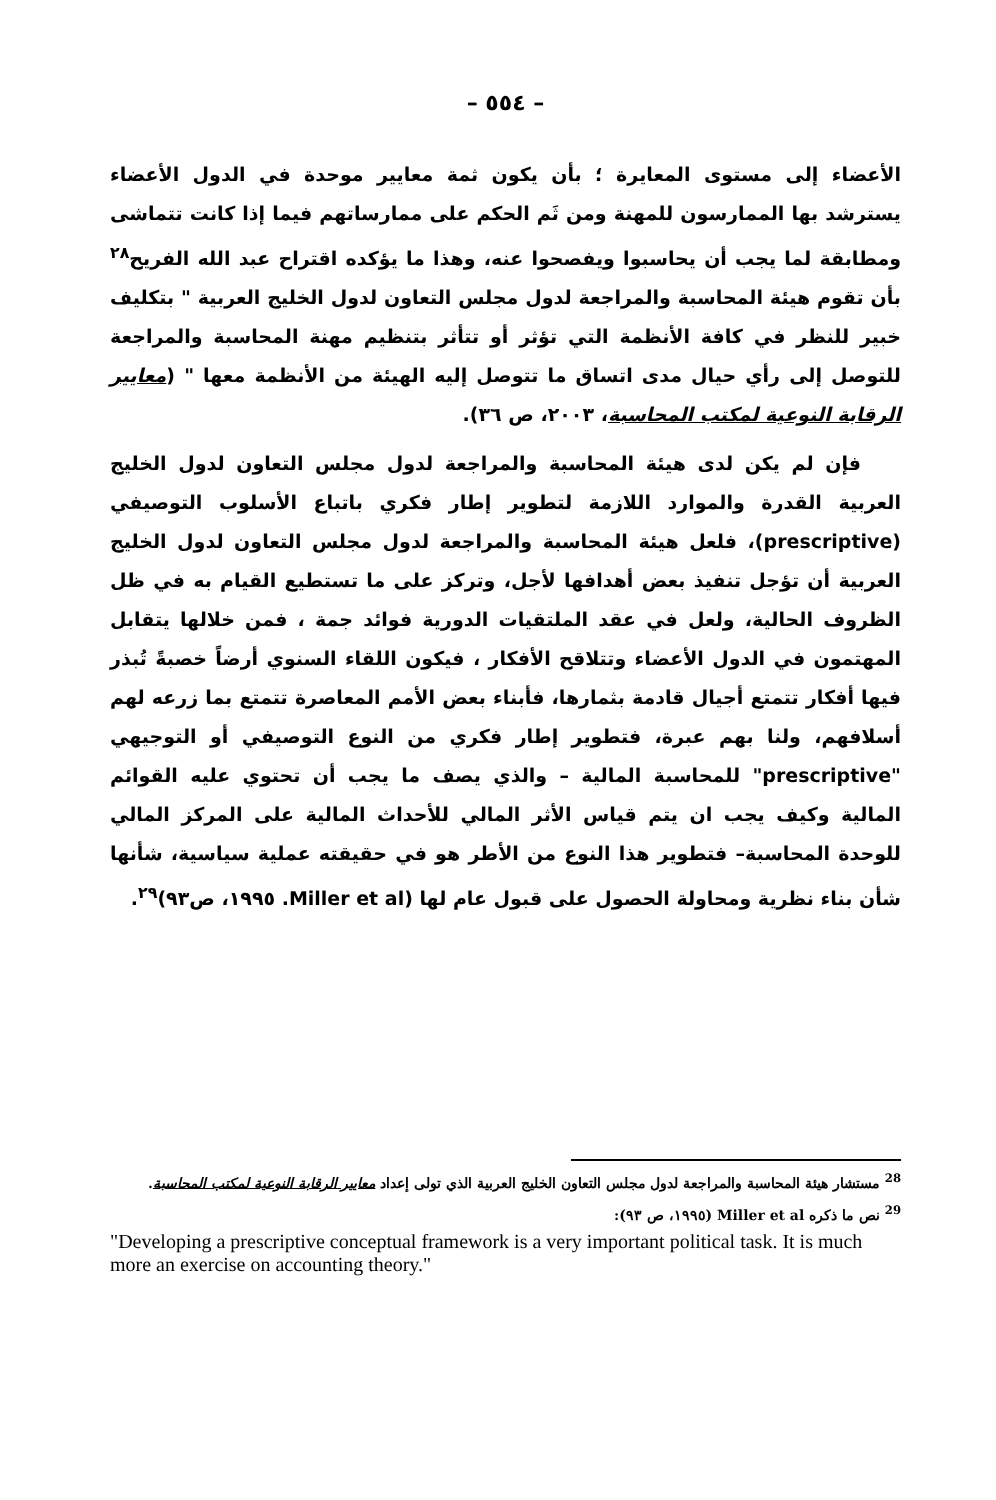– ٥٥٤ –
الأعضاء إلى مستوى المعايرة ؛ بأن يكون ثمة معايير موحدة في الدول الأعضاء يسترشد بها الممارسون للمهنة ومن ثَم الحكم على ممارساتهم فيما إذا كانت تتماشى ومطابقة لما يجب أن يحاسبوا ويفصحوا عنه، وهذا ما يؤكده اقتراح عبد الله الفريح<sup>٢٨</sup> بأن تقوم هيئة المحاسبة والمراجعة لدول مجلس التعاون لدول الخليج العربية " بتكليف خبير للنظر في كافة الأنظمة التي تؤثر أو تتأثر بتنظيم مهنة المحاسبة والمراجعة للتوصل إلى رأي حيال مدى اتساق ما تتوصل إليه الهيئة من الأنظمة معها " (معايير الرقابة النوعية لمكتب المحاسبة، ٢٠٠٣، ص ٣٦).
فإن لم يكن لدى هيئة المحاسبة والمراجعة لدول مجلس التعاون لدول الخليج العربية القدرة والموارد اللازمة لتطوير إطار فكري باتباع الأسلوب التوصيفي (prescriptive)، فلعل هيئة المحاسبة والمراجعة لدول مجلس التعاون لدول الخليج العربية أن تؤجل تنفيذ بعض أهدافها لأجل، وتركز على ما تستطيع القيام به في ظل الظروف الحالية، ولعل في عقد الملتقيات الدورية فوائد جمة ، فمن خلالها يتقابل المهتمون في الدول الأعضاء وتتلاقح الأفكار ، فيكون اللقاء السنوي أرضاً خصبةً تُبذر فيها أفكار تتمتع أجيال قادمة بثمارها، فأبناء بعض الأمم المعاصرة تتمتع بما زرعه لهم أسلافهم، ولنا بهم عبرة، فتطوير إطار فكري من النوع التوصيفي أو التوجيهي "prescriptive" للمحاسبة المالية – والذي يصف ما يجب أن تحتوي عليه القوائم المالية وكيف يجب ان يتم قياس الأثر المالي للأحداث المالية على المركز المالي للوحدة المحاسبة– فتطوير هذا النوع من الأطر هو في حقيقته عملية سياسية، شأنها شأن بناء نظرية ومحاولة الحصول على قبول عام لها (Miller et al. ١٩٩٥، ص٩٣)<sup>٢٩</sup>.
<sup>28</sup> مستشار هيئة المحاسبة والمراجعة لدول مجلس التعاون الخليج العربية الذي تولى إعداد معايير الرقابة النوعية لمكتب المحاسبة.
<sup>29</sup> نص ما ذكره Miller et al (١٩٩٥، ص ٩٣):
"Developing a prescriptive conceptual framework is a very important political task. It is much more an exercise on accounting theory."